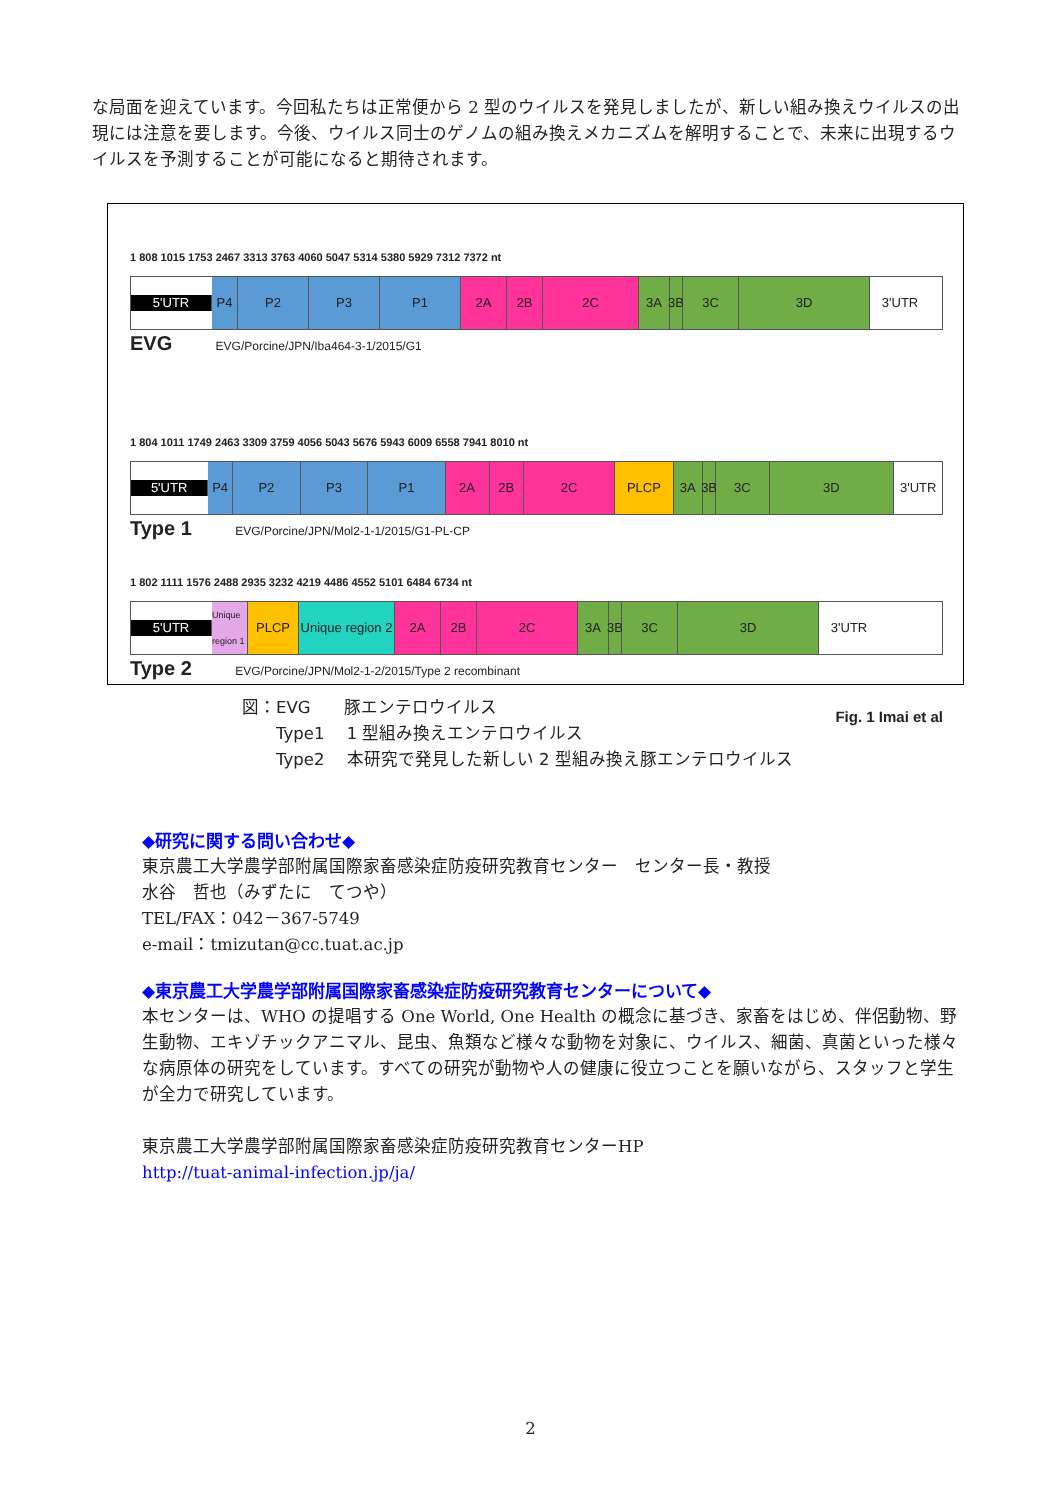な局面を迎えています。今回私たちは正常便から 2 型のウイルスを発見しましたが、新しい組み換えウイルスの出現には注意を要します。今後、ウイルス同士のゲノムの組み換えメカニズムを解明することで、未来に出現するウイルスを予測することが可能になると期待されます。
1 808 1015 1753 2467 3313 3763 4060 5047 5314 5380 5929 7312 7372 nt
5'UTR
P4 P2 P3 P1 2A 2B 2C 3A 3B
3C 3D 3'UTR
EVG EVG/Porcine/JPN/Iba464-3-1/2015/G1
1 804 1011 1749 2463 3309 3759 4056 5043 5676 5943 6009 6558 7941 8010 nt
5'UTR
P4 P2 P3 P1 2A 2B 2C PLCP 3A 3B
3C 3D 3'UTR
Type 1 EVG/Porcine/JPN/Mol2-1-1/2015/G1-PL-CP
1 802 1111 1576 2488 2935 3232 4219 4486 4552 5101 6484 6734 nt
5'UTR
Unique region 1
PLCP Unique region 2
2A 2B 2C 3A 3B
3C 3D 3'UTR
Type 2 EVG/Porcine/JPN/Mol2-1-2/2015/Type 2 recombinant
Fig. 1 Imai et al
図：EVG　　豚エンテロウイルス
　　Type1　 1 型組み換えエンテロウイルス
　　Type2　 本研究で発見した新しい 2 型組み換え豚エンテロウイルス
◆研究に関する問い合わせ◆
東京農工大学農学部附属国際家畜感染症防疫研究教育センター　センター長・教授
水谷　哲也（みずたに　てつや）
TEL/FAX：042－367-5749
e-mail：tmizutan@cc.tuat.ac.jp
◆東京農工大学農学部附属国際家畜感染症防疫研究教育センターについて◆
本センターは、WHO の提唱する One World, One Health の概念に基づき、家畜をはじめ、伴侶動物、野生動物、エキゾチックアニマル、昆虫、魚類など様々な動物を対象に、ウイルス、細菌、真菌といった様々な病原体の研究をしています。すべての研究が動物や人の健康に役立つことを願いながら、スタッフと学生が全力で研究しています。
東京農工大学農学部附属国際家畜感染症防疫研究教育センターHP
http://tuat-animal-infection.jp/ja/
2